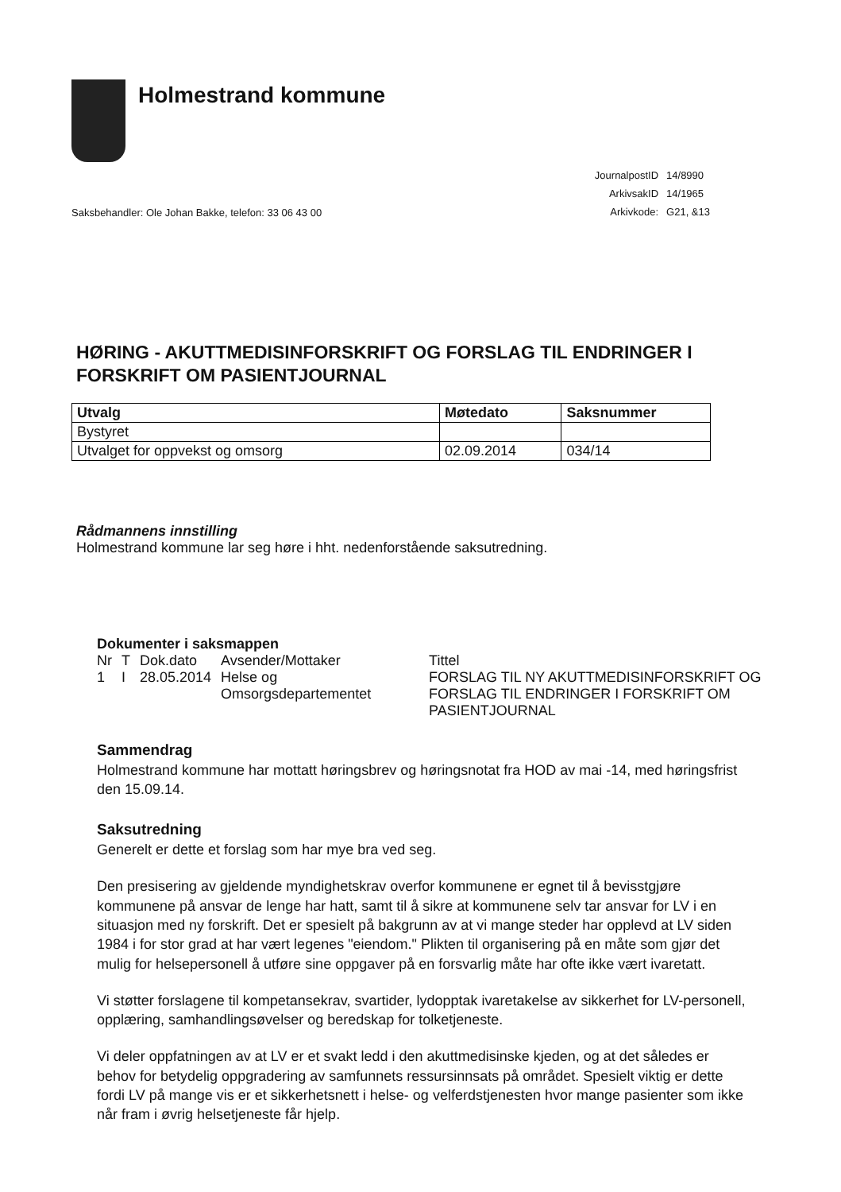Holmestrand kommune
Saksbehandler: Ole Johan Bakke, telefon: 33 06 43 00
| JournalpostID | 14/8990 |
| ArkivsakID | 14/1965 |
| Arkivkode: | G21, &13 |
HØRING - AKUTTMEDISINFORSKRIFT OG FORSLAG TIL ENDRINGER I FORSKRIFT OM PASIENTJOURNAL
| Utvalg | Møtedato | Saksnummer |
| --- | --- | --- |
| Bystyret | | |
| Utvalget for oppvekst og omsorg | 02.09.2014 | 034/14 |
Rådmannens innstilling
Holmestrand kommune lar seg høre i hht. nedenforstående saksutredning.
Dokumenter i saksmappen
| Nr | T | Dok.dato | Avsender/Mottaker | Tittel |
| 1 | I | 28.05.2014 | Helse og Omsorgsdepartementet | FORSLAG TIL NY AKUTTMEDISINFORSKRIFT OG FORSLAG TIL ENDRINGER I FORSKRIFT OM PASIENTJOURNAL |
Sammendrag
Holmestrand kommune har mottatt høringsbrev og høringsnotat fra HOD av mai -14, med høringsfrist den 15.09.14.
Saksutredning
Generelt er dette et forslag som har mye bra ved seg.
Den presisering av gjeldende myndighetskrav overfor kommunene er egnet til å bevisstgjøre kommunene på ansvar de lenge har hatt, samt til å sikre at kommunene selv tar ansvar for LV i en situasjon med ny forskrift. Det er spesielt på bakgrunn av at vi mange steder har opplevd at LV siden 1984 i for stor grad at har vært legenes "eiendom." Plikten til organisering på en måte som gjør det mulig for helsepersonell å utføre sine oppgaver på en forsvarlig måte har ofte ikke vært ivaretatt.
Vi støtter forslagene til kompetansekrav, svartider, lydopptak ivaretakelse av sikkerhet for LV-personell, opplæring, samhandlingsøvelser og beredskap for tolketjeneste.
Vi deler oppfatningen av at LV er et svakt ledd i den akuttmedisinske kjeden, og at det således er behov for betydelig oppgradering av samfunnets ressursinnsats på området. Spesielt viktig er dette fordi LV på mange vis er et sikkerhetsnett i helse- og velferdstjenesten hvor mange pasienter som ikke når fram i øvrig helsetjeneste får hjelp.